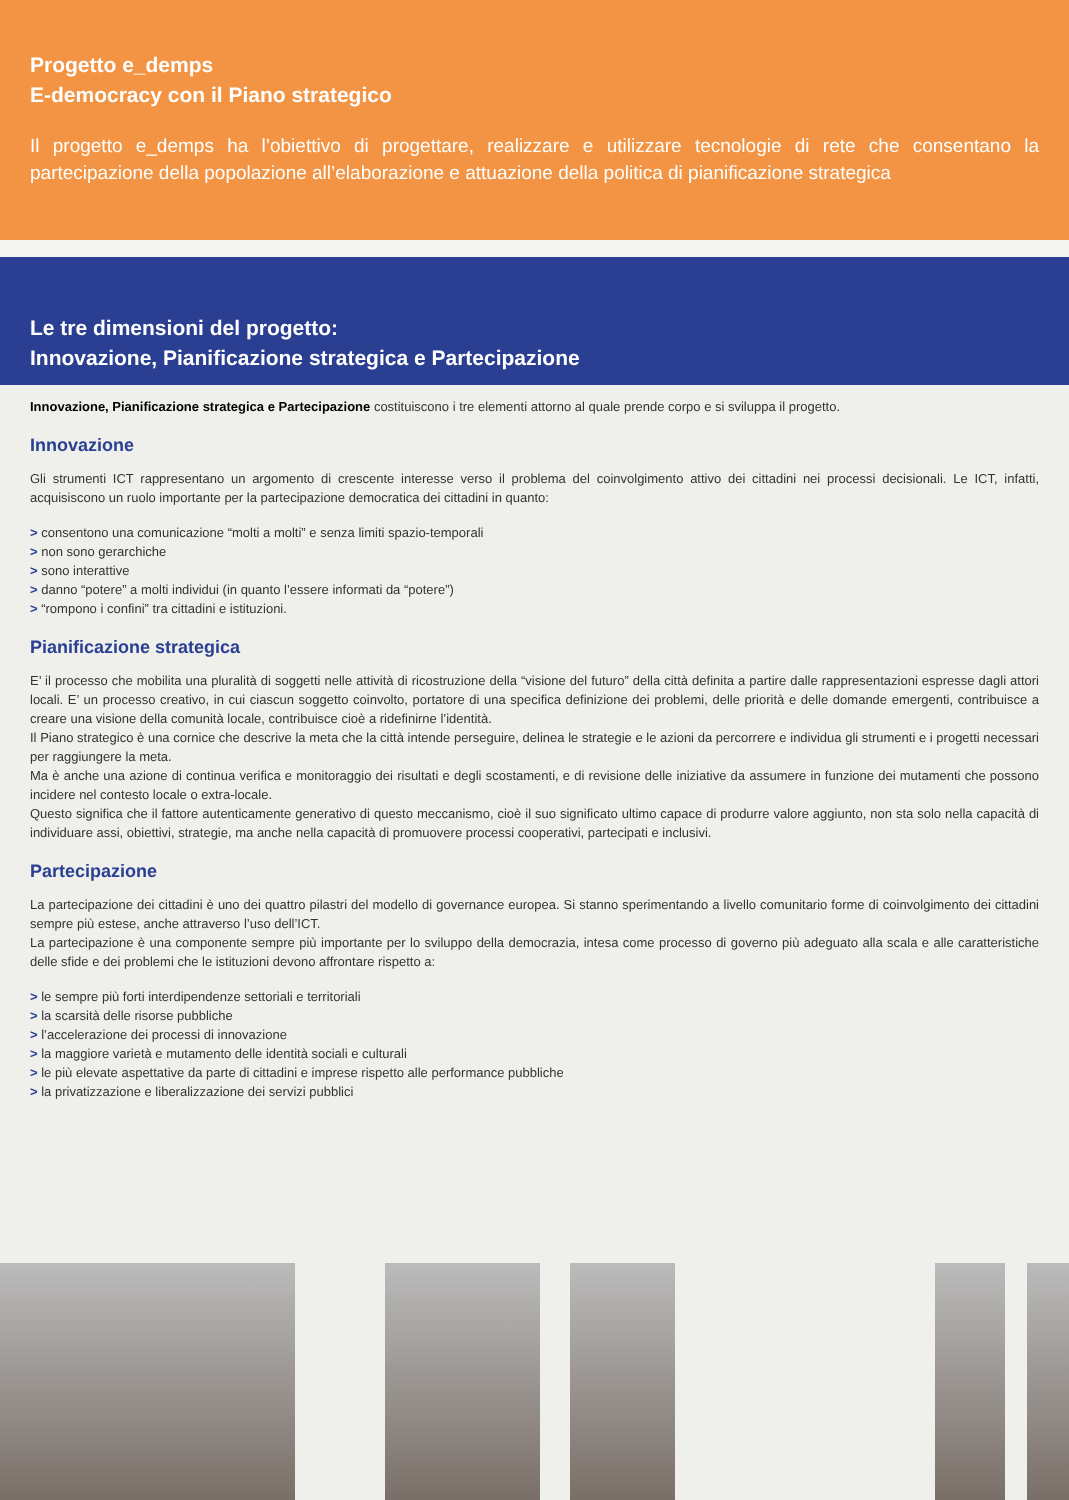Progetto e_demps
E-democracy con il Piano strategico
Il progetto e_demps ha l’obiettivo di progettare, realizzare e utilizzare tecnologie di rete che consentano la partecipazione della popolazione all’elaborazione e attuazione della politica di pianificazione strategica
Le tre dimensioni del progetto:
Innovazione, Pianificazione strategica e Partecipazione
Innovazione, Pianificazione strategica e Partecipazione costituiscono i tre elementi attorno al quale prende corpo e si sviluppa il progetto.
Innovazione
Gli strumenti ICT rappresentano un argomento di crescente interesse verso il problema del coinvolgimento attivo dei cittadini nei processi decisionali. Le ICT, infatti, acquisiscono un ruolo importante per la partecipazione democratica dei cittadini in quanto:
> consentono una comunicazione “molti a molti” e senza limiti spazio-temporali
> non sono gerarchiche
> sono interattive
> danno “potere” a molti individui (in quanto l’essere informati da “potere”)
> “rompono i confini” tra cittadini e istituzioni.
Pianificazione strategica
E’ il processo che mobilita una pluralità di soggetti nelle attività di ricostruzione della “visione del futuro” della città definita a partire dalle rappresentazioni espresse dagli attori locali. E’ un processo creativo, in cui ciascun soggetto coinvolto, portatore di una specifica definizione dei problemi, delle priorità e delle domande emergenti, contribuisce a creare una visione della comunità locale, contribuisce cioè a ridefinirne l’identità.
Il Piano strategico è una cornice che descrive la meta che la città intende perseguire, delinea le strategie e le azioni da percorrere e individua gli strumenti e i progetti necessari per raggiungere la meta.
Ma è anche una azione di continua verifica e monitoraggio dei risultati e degli scostamenti, e di revisione delle iniziative da assumere in funzione dei mutamenti che possono incidere nel contesto locale o extra-locale.
Questo significa che il fattore autenticamente generativo di questo meccanismo, cioè il suo significato ultimo capace di produrre valore aggiunto, non sta solo nella capacità di individuare assi, obiettivi, strategie, ma anche nella capacità di promuovere processi cooperativi, partecipati e inclusivi.
Partecipazione
La partecipazione dei cittadini è uno dei quattro pilastri del modello di governance europea. Si stanno sperimentando a livello comunitario forme di coinvolgimento dei cittadini sempre più estese, anche attraverso l’uso dell’ICT.
La partecipazione è una componente sempre più importante per lo sviluppo della democrazia, intesa come processo di governo più adeguato alla scala e alle caratteristiche delle sfide e dei problemi che le istituzioni devono affrontare rispetto a:
> le sempre più forti interdipendenze settoriali e territoriali
> la scarsità delle risorse pubbliche
> l’accelerazione dei processi di innovazione
> la maggiore varietà e mutamento delle identità sociali e culturali
> le più elevate aspettative da parte di cittadini e imprese rispetto alle performance pubbliche
> la privatizzazione e liberalizzazione dei servizi pubblici